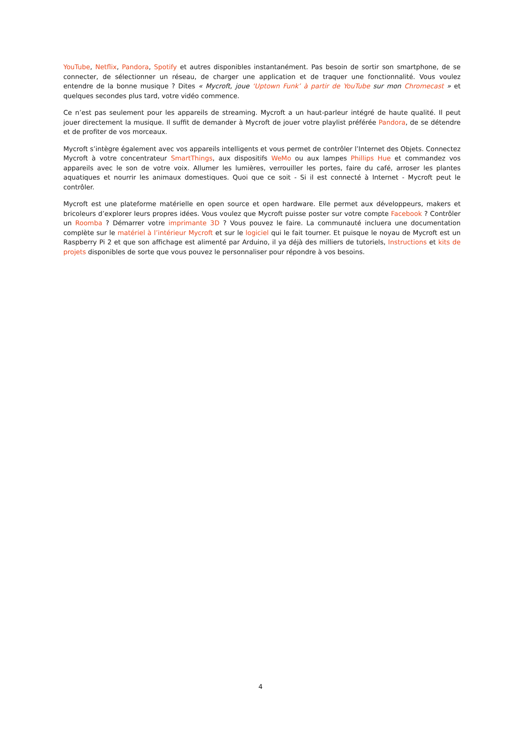YouTube, Netflix, Pandora, Spotify et autres disponibles instantanément. Pas besoin de sortir son smartphone, de se connecter, de sélectionner un réseau, de charger une application et de traquer une fonctionnalité. Vous voulez entendre de la bonne musique ? Dites « Mycroft, joue ‘Uptown Funk’ à partir de YouTube sur mon Chromecast » et quelques secondes plus tard, votre vidéo commence.
Ce n’est pas seulement pour les appareils de streaming. Mycroft a un haut-parleur intégré de haute qualité. Il peut jouer directement la musique. Il suffit de demander à Mycroft de jouer votre playlist préférée Pandora, de se détendre et de profiter de vos morceaux.
Mycroft s’intègre également avec vos appareils intelligents et vous permet de contrôler l’Internet des Objets. Connectez Mycroft à votre concentrateur SmartThings, aux dispositifs WeMo ou aux lampes Phillips Hue et commandez vos appareils avec le son de votre voix. Allumer les lumières, verrouiller les portes, faire du café, arroser les plantes aquatiques et nourrir les animaux domestiques. Quoi que ce soit - Si il est connecté à Internet - Mycroft peut le contrôler.
Mycroft est une plateforme matérielle en open source et open hardware. Elle permet aux développeurs, makers et bricoleurs d’explorer leurs propres idées. Vous voulez que Mycroft puisse poster sur votre compte Facebook ? Contrôler un Roomba ? Démarrer votre imprimante 3D ? Vous pouvez le faire. La communauté incluera une documentation complète sur le matériel à l’intérieur Mycroft et sur le logiciel qui le fait tourner. Et puisque le noyau de Mycroft est un Raspberry Pi 2 et que son affichage est alimenté par Arduino, il ya déjà des milliers de tutoriels, Instructions et kits de projets disponibles de sorte que vous pouvez le personnaliser pour répondre à vos besoins.
4